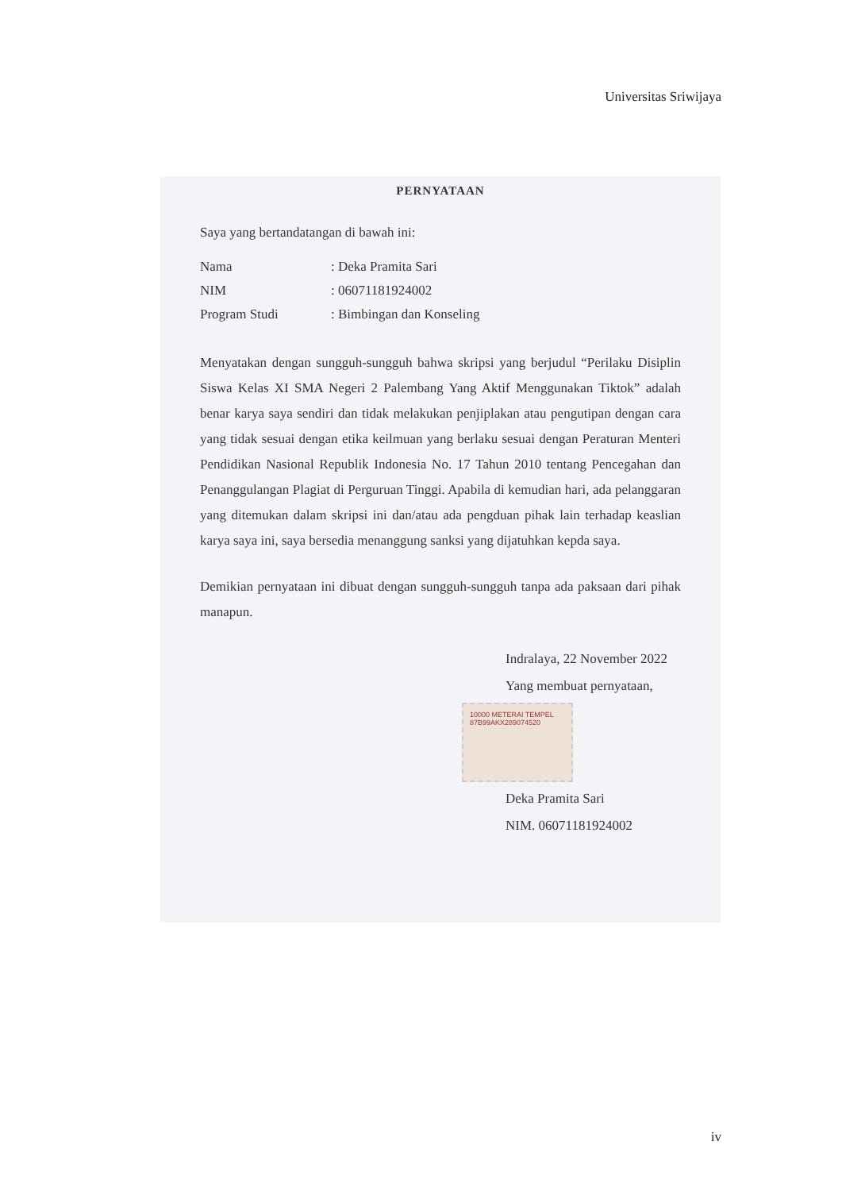Universitas Sriwijaya
PERNYATAAN
Saya yang bertandatangan di bawah ini:
| Nama | : Deka Pramita Sari |
| NIM | : 06071181924002 |
| Program Studi | : Bimbingan dan Konseling |
Menyatakan dengan sungguh-sungguh bahwa skripsi yang berjudul “Perilaku Disiplin Siswa Kelas XI SMA Negeri 2 Palembang Yang Aktif Menggunakan Tiktok” adalah benar karya saya sendiri dan tidak melakukan penjiplakan atau pengutipan dengan cara yang tidak sesuai dengan etika keilmuan yang berlaku sesuai dengan Peraturan Menteri Pendidikan Nasional Republik Indonesia No. 17 Tahun 2010 tentang Pencegahan dan Penanggulangan Plagiat di Perguruan Tinggi. Apabila di kemudian hari, ada pelanggaran yang ditemukan dalam skripsi ini dan/atau ada pengduan pihak lain terhadap keaslian karya saya ini, saya bersedia menanggung sanksi yang dijatuhkan kepda saya.
Demikian pernyataan ini dibuat dengan sungguh-sungguh tanpa ada paksaan dari pihak manapun.
Indralaya, 22 November 2022
Yang membuat pernyataan,
10000 METERAI TEMPEL 87B99AKX289074520
Deka Pramita Sari
NIM. 06071181924002
iv